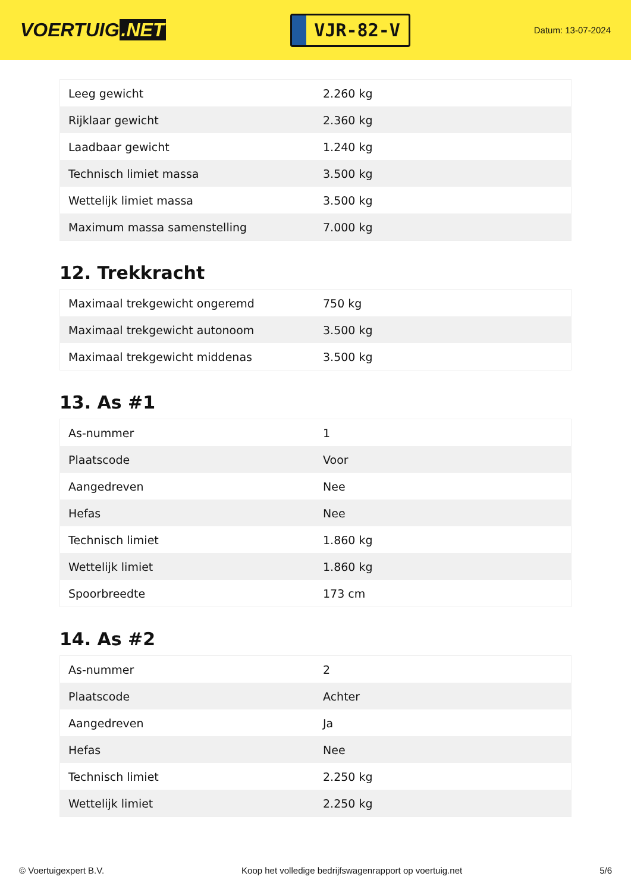VOERTUIG.NET
VJR-82-V
Datum: 13-07-2024
| Leeg gewicht | 2.260 kg |
| Rijklaar gewicht | 2.360 kg |
| Laadbaar gewicht | 1.240 kg |
| Technisch limiet massa | 3.500 kg |
| Wettelijk limiet massa | 3.500 kg |
| Maximum massa samenstelling | 7.000 kg |
12. Trekkracht
| Maximaal trekgewicht ongeremd | 750 kg |
| Maximaal trekgewicht autonoom | 3.500 kg |
| Maximaal trekgewicht middenas | 3.500 kg |
13. As #1
| As-nummer | 1 |
| Plaatscode | Voor |
| Aangedreven | Nee |
| Hefas | Nee |
| Technisch limiet | 1.860 kg |
| Wettelijk limiet | 1.860 kg |
| Spoorbreedte | 173 cm |
14. As #2
| As-nummer | 2 |
| Plaatscode | Achter |
| Aangedreven | Ja |
| Hefas | Nee |
| Technisch limiet | 2.250 kg |
| Wettelijk limiet | 2.250 kg |
© Voertuigexpert B.V. Koop het volledige bedrijfswagenrapport op voertuig.net 5/6